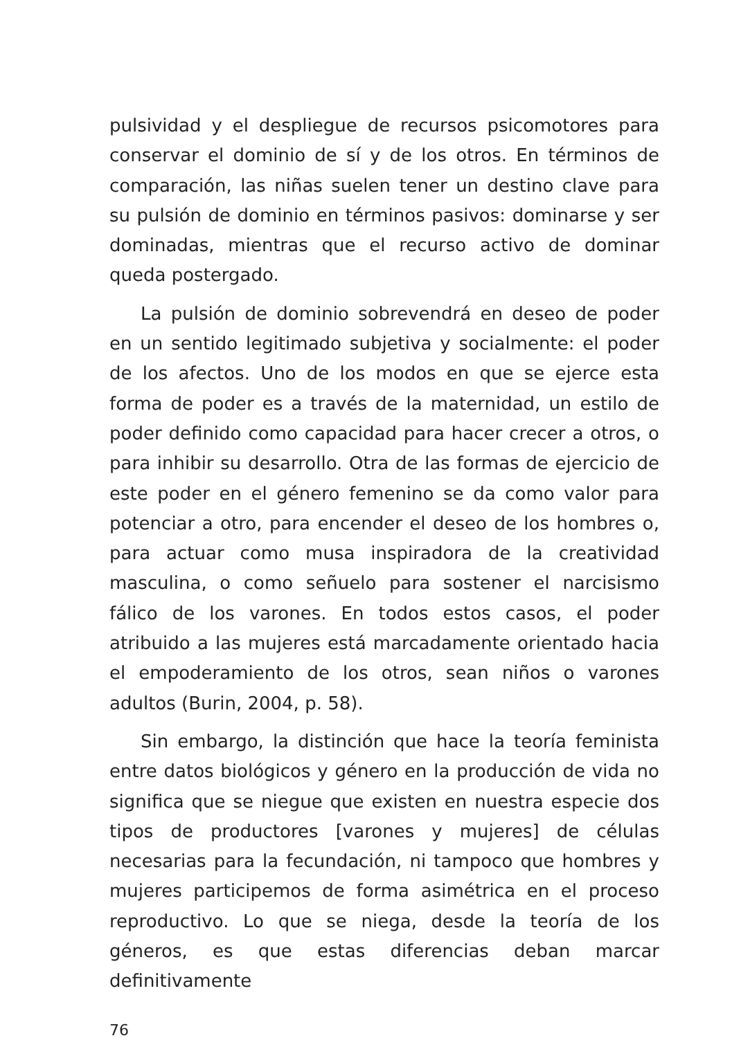pulsividad y el despliegue de recursos psicomotores para conservar el dominio de sí y de los otros. En términos de comparación, las niñas suelen tener un destino clave para su pulsión de dominio en términos pasivos: dominarse y ser dominadas, mientras que el recurso activo de dominar queda postergado.
La pulsión de dominio sobrevendrá en deseo de poder en un sentido legitimado subjetiva y socialmente: el poder de los afectos. Uno de los modos en que se ejerce esta forma de poder es a través de la maternidad, un estilo de poder definido como capacidad para hacer crecer a otros, o para inhibir su desarrollo. Otra de las formas de ejercicio de este poder en el género femenino se da como valor para potenciar a otro, para encender el deseo de los hombres o, para actuar como musa inspiradora de la creatividad masculina, o como señuelo para sostener el narcisismo fálico de los varones. En todos estos casos, el poder atribuido a las mujeres está marcadamente orientado hacia el empoderamiento de los otros, sean niños o varones adultos (Burin, 2004, p. 58).
Sin embargo, la distinción que hace la teoría feminista entre datos biológicos y género en la producción de vida no significa que se niegue que existen en nuestra especie dos tipos de productores [varones y mujeres] de células necesarias para la fecundación, ni tampoco que hombres y mujeres participemos de forma asimétrica en el proceso reproductivo. Lo que se niega, desde la teoría de los géneros, es que estas diferencias deban marcar definitivamente
76